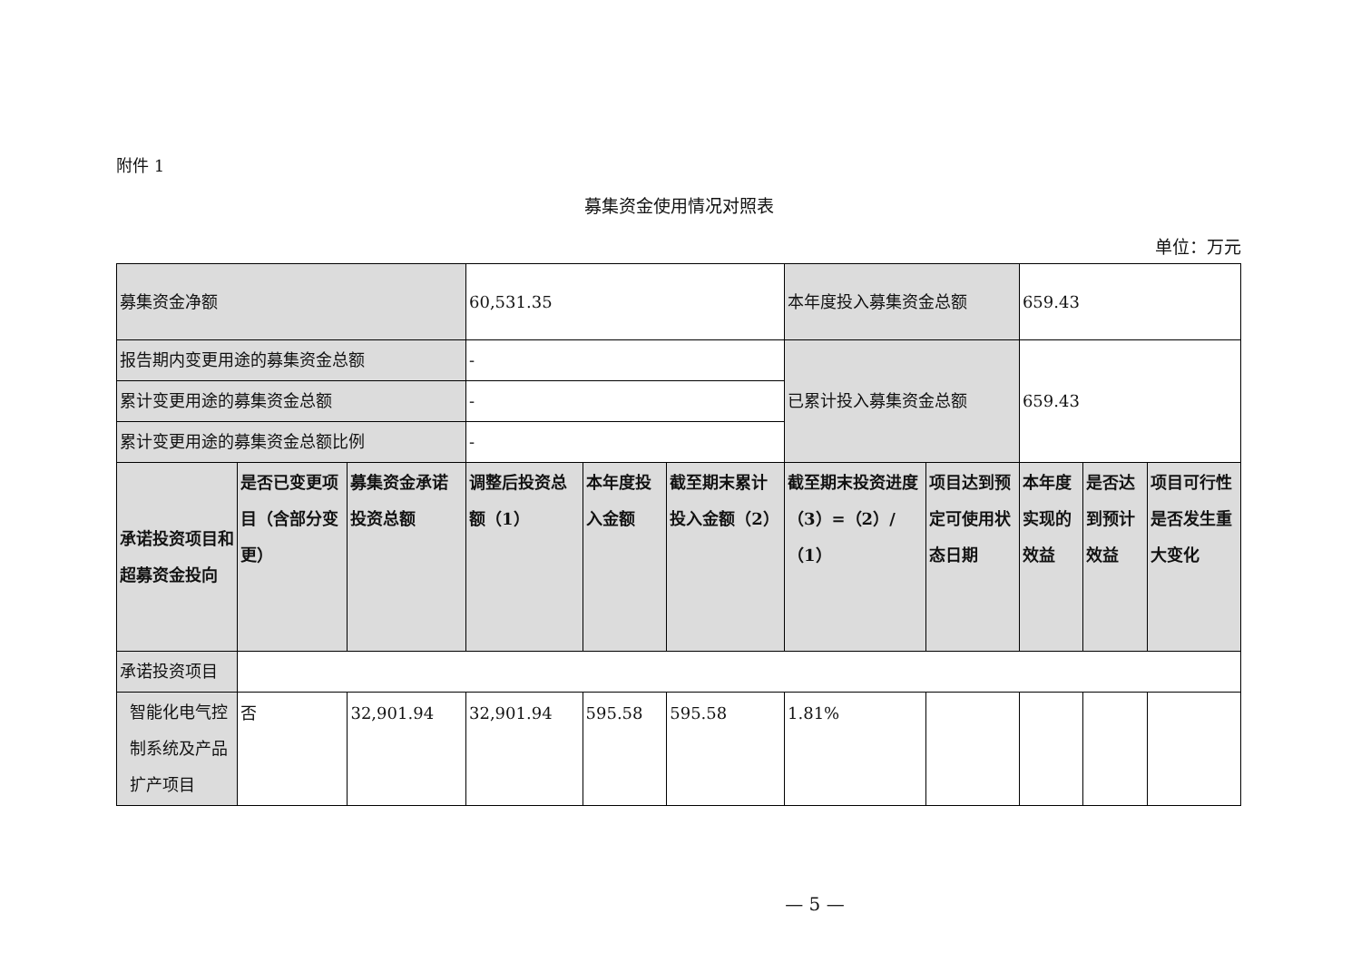附件 1
募集资金使用情况对照表
单位：万元
| 募集资金净额 | | | 60,531.35 | | | 本年度投入募集资金总额 | | 659.43 | | |
| 报告期内变更用途的募集资金总额 | | | - | | | 已累计投入募集资金总额 | | 659.43 | | |
| 累计变更用途的募集资金总额 | | | - | | | | | | | |
| 累计变更用途的募集资金总额比例 | | | - | | | | | | | |
| 承诺投资项目和超募资金投向 | 是否已变更项目（含部分变更） | 募集资金承诺投资总额 | 调整后投资总额（1） | 本年度投入金额 | 截至期末累计投入金额（2） | 截至期末投资进度（3）=（2）/（1） | 项目达到预定可使用状态日期 | 本年度实现的效益 | 是否达到预计效益 | 项目可行性是否发生重大变化 |
| 承诺投资项目 | | | | | | | | | | |
| 智能化电气控制系统及产品扩产项目 | 否 | 32,901.94 | 32,901.94 | 595.58 | 595.58 | 1.81% | | | | |
— 5 —